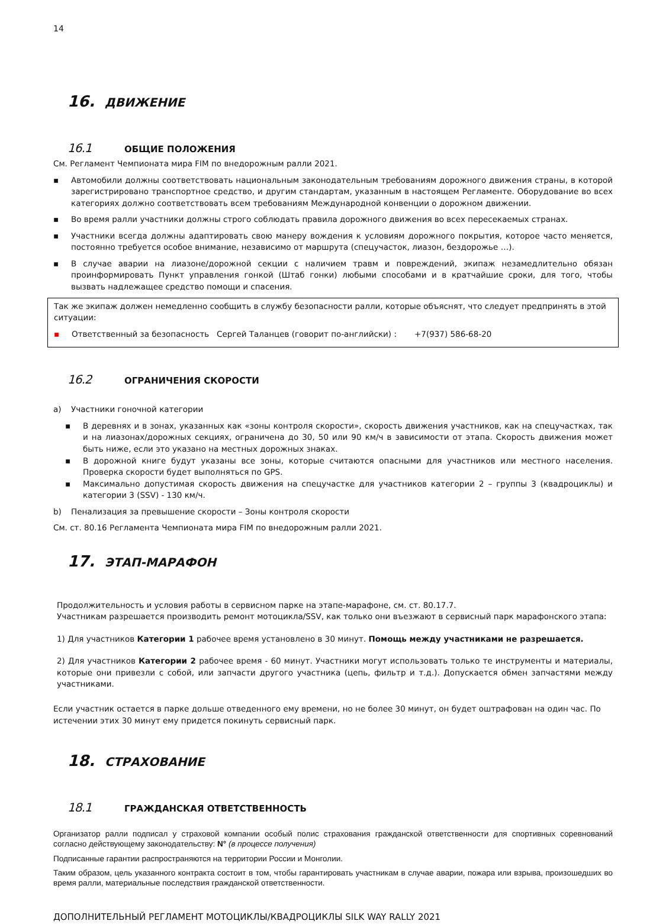14
16. ДВИЖЕНИЕ
16.1 ОБЩИЕ ПОЛОЖЕНИЯ
См. Регламент Чемпионата мира FIM по внедорожным ралли 2021.
▪ Автомобили должны соответствовать национальным законодательным требованиям дорожного движения страны, в которой зарегистрировано транспортное средство, и другим стандартам, указанным в настоящем Регламенте. Оборудование во всех категориях должно соответствовать всем требованиям Международной конвенции о дорожном движении.
▪ Во время ралли участники должны строго соблюдать правила дорожного движения во всех пересекаемых странах.
▪ Участники всегда должны адаптировать свою манеру вождения к условиям дорожного покрытия, которое часто меняется, постоянно требуется особое внимание, независимо от маршрута (спецучасток, лиазон, бездорожье …).
▪ В случае аварии на лиазоне/дорожной секции с наличием травм и повреждений, экипаж незамедлительно обязан проинформировать Пункт управления гонкой (Штаб гонки) любыми способами и в кратчайшие сроки, для того, чтобы вызвать надлежащее средство помощи и спасения.
Так же экипаж должен немедленно сообщить в службу безопасности ралли, которые объяснят, что следует предпринять в этой ситуации:
▪ Ответственный за безопасность Сергей Таланцев (говорит по-английски) : +7(937) 586-68-20
16.2 ОГРАНИЧЕНИЯ СКОРОСТИ
a) Участники гоночной категории
▪ В деревнях и в зонах, указанных как «зоны контроля скорости», скорость движения участников, как на спецучастках, так и на лиазонах/дорожных секциях, ограничена до 30, 50 или 90 км/ч в зависимости от этапа. Скорость движения может быть ниже, если это указано на местных дорожных знаках.
▪ В дорожной книге будут указаны все зоны, которые считаются опасными для участников или местного населения. Проверка скорости будет выполняться по GPS.
▪ Максимально допустимая скорость движения на спецучастке для участников категории 2 – группы 3 (квадроциклы) и категории 3 (SSV) - 130 км/ч.
b) Пенализация за превышение скорости – Зоны контроля скорости
См. ст. 80.16 Регламента Чемпионата мира FIM по внедорожным ралли 2021.
17. ЭТАП-МАРАФОН
Продолжительность и условия работы в сервисном парке на этапе-марафоне, см. ст. 80.17.7.
Участникам разрешается производить ремонт мотоцикла/SSV, как только они въезжают в сервисный парк марафонского этапа:
1) Для участников Категории 1 рабочее время установлено в 30 минут. Помощь между участниками не разрешается.
2) Для участников Категории 2 рабочее время - 60 минут. Участники могут использовать только те инструменты и материалы, которые они привезли с собой, или запчасти другого участника (цепь, фильтр и т.д.). Допускается обмен запчастями между участниками.
Если участник остается в парке дольше отведенного ему времени, но не более 30 минут, он будет оштрафован на один час. По истечении этих 30 минут ему придется покинуть сервисный парк.
18. СТРАХОВАНИЕ
18.1 ГРАЖДАНСКАЯ ОТВЕТСТВЕННОСТЬ
Организатор ралли подписал у страховой компании особый полис страхования гражданской ответственности для спортивных соревнований согласно действующему законодательству: N° (в процессе получения)
Подписанные гарантии распространяются на территории России и Монголии.
Таким образом, цель указанного контракта состоит в том, чтобы гарантировать участникам в случае аварии, пожара или взрыва, произошедших во время ралли, материальные последствия гражданской ответственности.
ДОПОЛНИТЕЛЬНЫЙ РЕГЛАМЕНТ МОТОЦИКЛЫ/КВАДРОЦИКЛЫ SILK WAY RALLY 2021